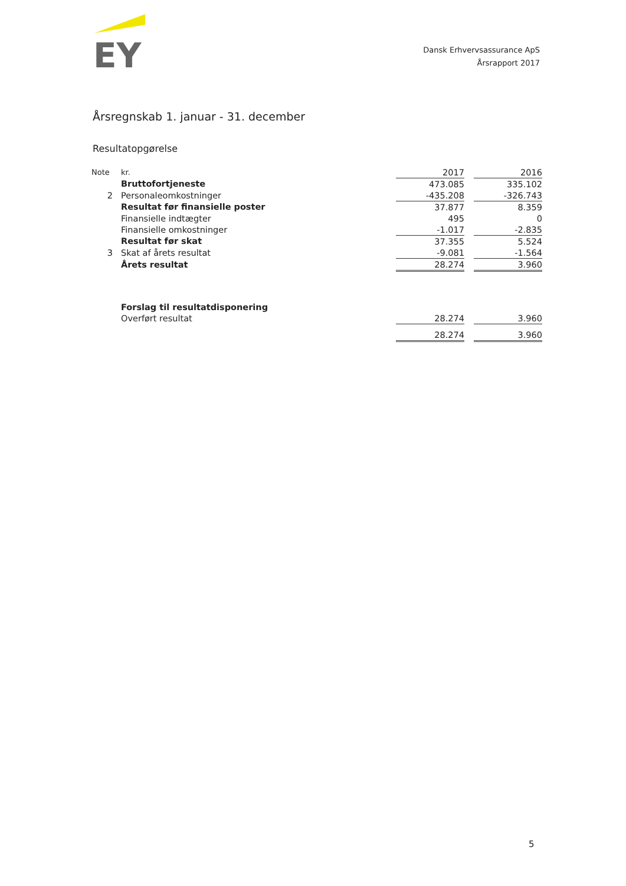EY
Dansk Erhvervsassurance ApS
Årsrapport 2017
Årsregnskab 1. januar - 31. december
Resultatopgørelse
| Note | kr. | 2017 | | 2016 |
| | Bruttofortjeneste | 473.085 | | 335.102 |
| 2 | Personaleomkostninger | -435.208 | | -326.743 |
| | Resultat før finansielle poster | 37.877 | | 8.359 |
| | Finansielle indtægter | 495 | | 0 |
| | Finansielle omkostninger | -1.017 | | -2.835 |
| | Resultat før skat | 37.355 | | 5.524 |
| 3 | Skat af årets resultat | -9.081 | | -1.564 |
| | Årets resultat | 28.274 | | 3.960 |
| | Forslag til resultatdisponering | | | |
| | Overført resultat | 28.274 | | 3.960 |
| | | 28.274 | | 3.960 |
5